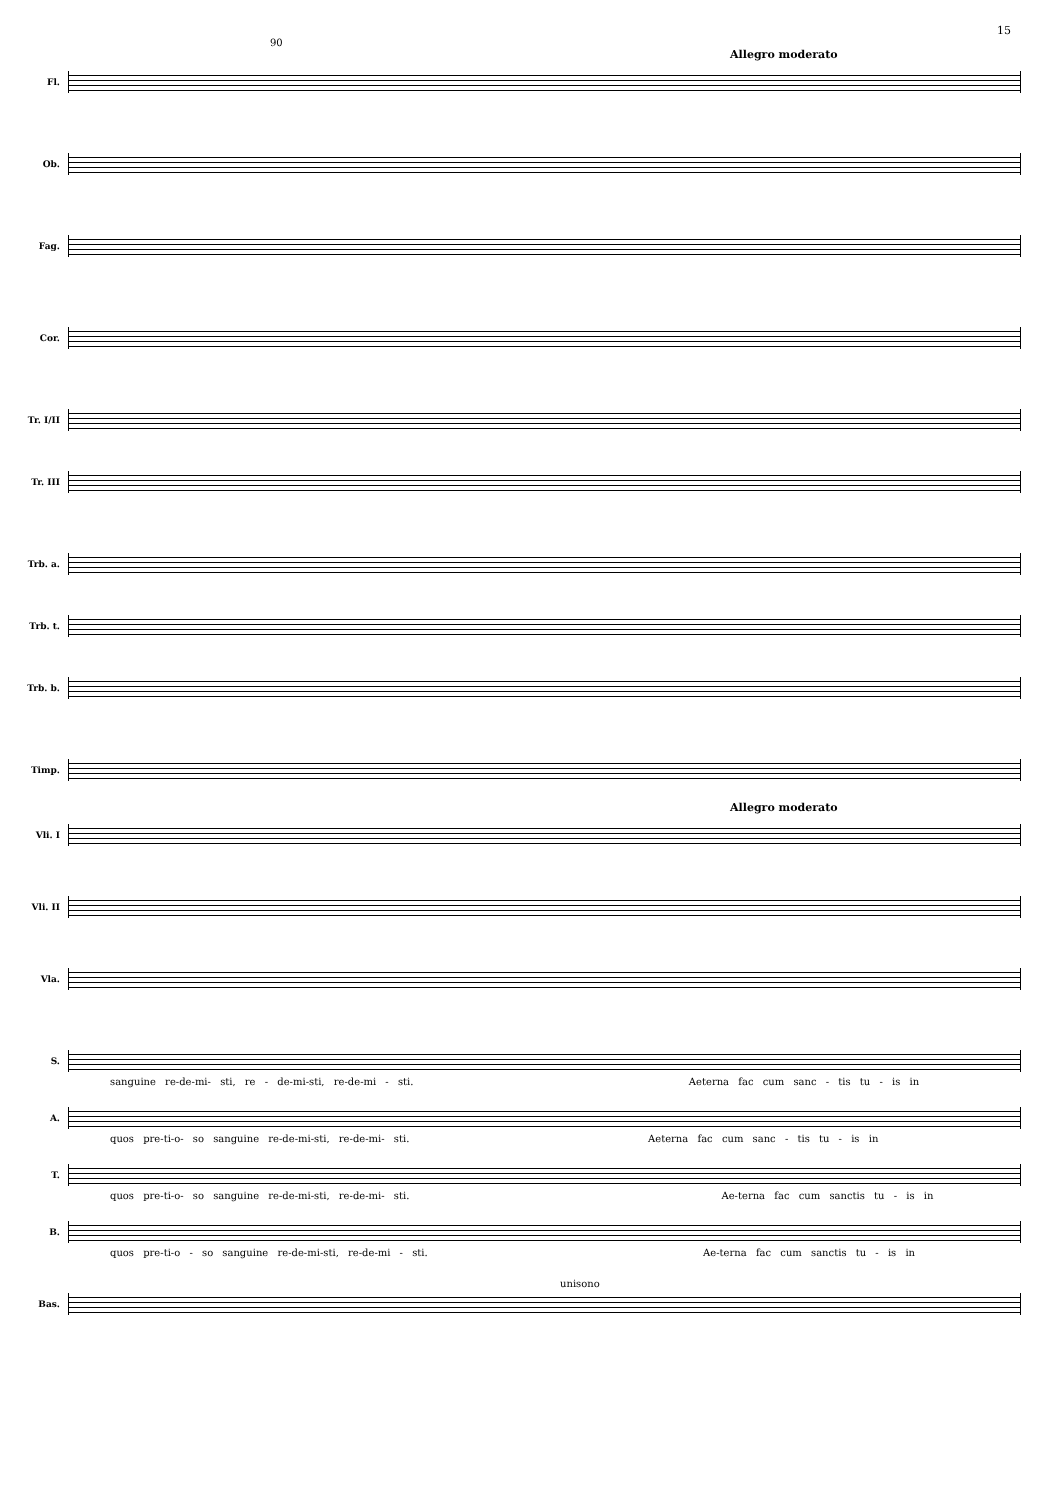15
90
Allegro moderato
Fl.
Ob.
Fag.
Cor.
Tr. I/II
Tr. III
Trb. a.
Trb. t.
Trb. b.
Timp.
Allegro moderato
Vli. I
Vli. II
Vla.
S.
sanguine re-de-mi- sti, re - de-mi-sti, re-de-mi - sti. Aeterna fac cum sanc - tis tu - is in
A.
quos pre-ti-o- so sanguine re-de-mi-sti, re-de-mi- sti. Aeterna fac cum sanc - tis tu - is in
T.
quos pre-ti-o- so sanguine re-de-mi-sti, re-de-mi- sti. Ae-terna fac cum sanctis tu - is in
B.
quos pre-ti-o - so sanguine re-de-mi-sti, re-de-mi - sti. Ae-terna fac cum sanctis tu - is in
unisono
Bas.